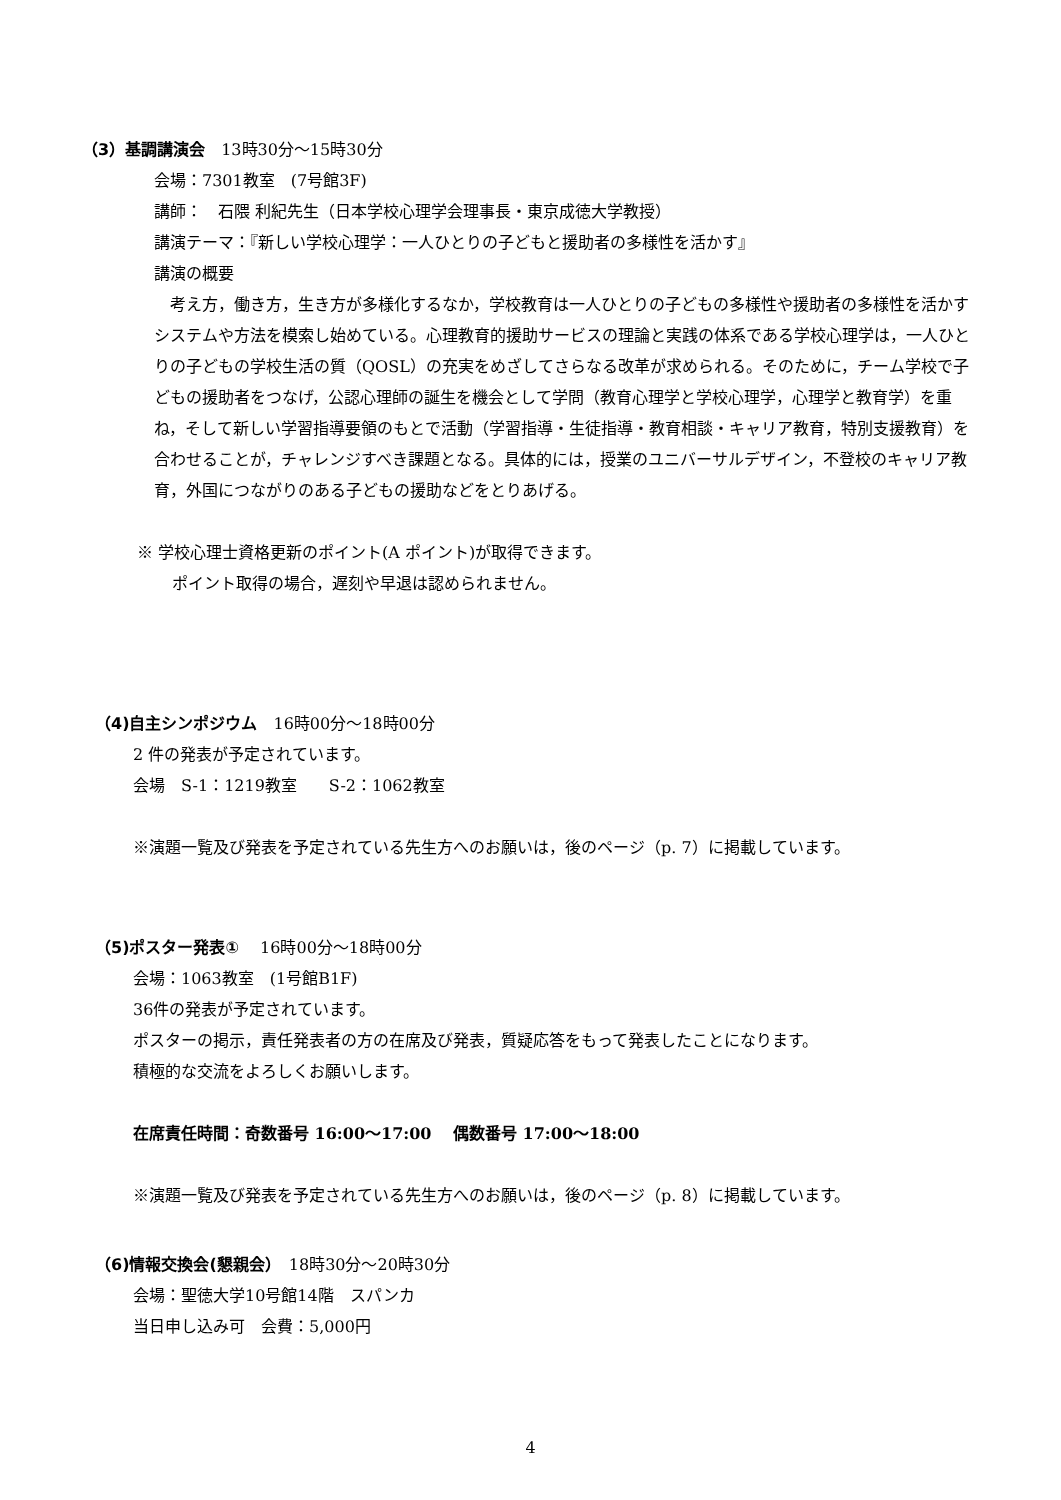（3）基調講演会　13時30分〜15時30分
会場：7301教室　(7号館3F)
講師：　石隈 利紀先生（日本学校心理学会理事長・東京成徳大学教授）
講演テーマ：『新しい学校心理学：一人ひとりの子どもと援助者の多様性を活かす』
講演の概要
　考え方，働き方，生き方が多様化するなか，学校教育は一人ひとりの子どもの多様性や援助者の多様性を活かすシステムや方法を模索し始めている。心理教育的援助サービスの理論と実践の体系である学校心理学は，一人ひとりの子どもの学校生活の質（QOSL）の充実をめざしてさらなる改革が求められる。そのために，チーム学校で子どもの援助者をつなげ，公認心理師の誕生を機会として学問（教育心理学と学校心理学，心理学と教育学）を重ね，そして新しい学習指導要領のもとで活動（学習指導・生徒指導・教育相談・キャリア教育，特別支援教育）を合わせることが，チャレンジすべき課題となる。具体的には，授業のユニバーサルデザイン，不登校のキャリア教育，外国につながりのある子どもの援助などをとりあげる。
※ 学校心理士資格更新のポイント(A ポイント)が取得できます。
ポイント取得の場合，遅刻や早退は認められません。
（4)自主シンポジウム　16時00分〜18時00分
2 件の発表が予定されています。
会場　S-1：1219教室　　S-2：1062教室
※演題一覧及び発表を予定されている先生方へのお願いは，後のページ（p. 7）に掲載しています。
（5)ポスター発表①　 16時00分〜18時00分
会場：1063教室　(1号館B1F)
36件の発表が予定されています。
ポスターの掲示，責任発表者の方の在席及び発表，質疑応答をもって発表したことになります。
積極的な交流をよろしくお願いします。
在席責任時間：奇数番号 16:00〜17:00　 偶数番号 17:00〜18:00
※演題一覧及び発表を予定されている先生方へのお願いは，後のページ（p. 8）に掲載しています。
（6)情報交換会(懇親会）　18時30分〜20時30分
会場：聖徳大学10号館14階　スパンカ
当日申し込み可　会費：5,000円
4